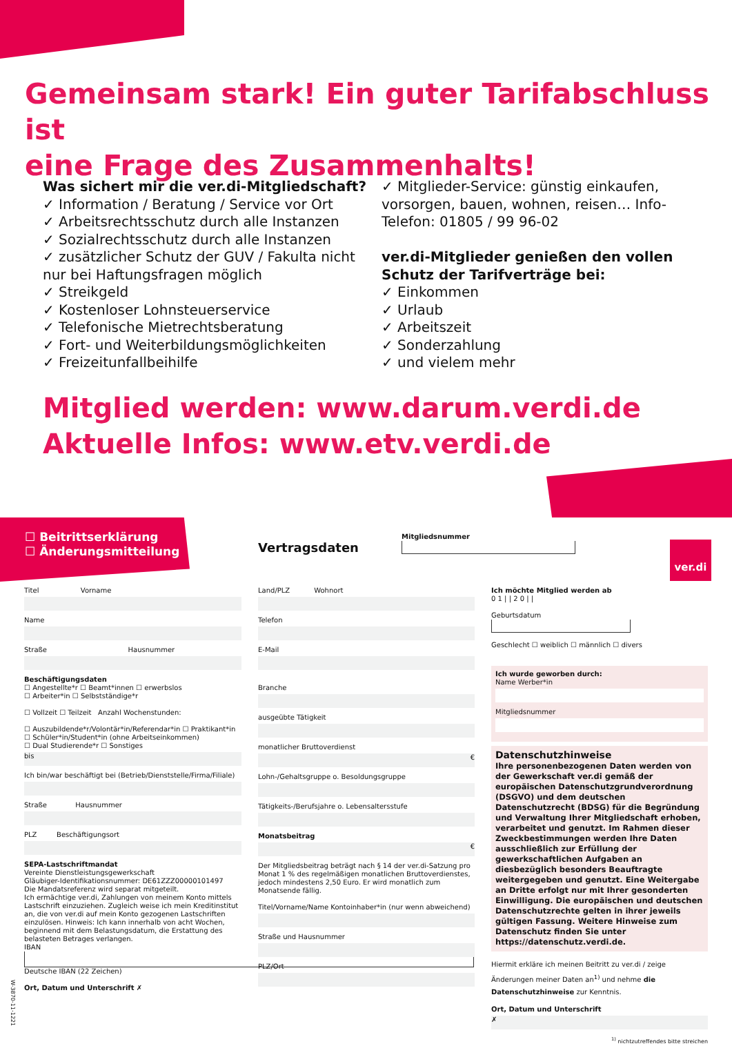Gemeinsam stark! Ein guter Tarifabschluss ist
eine Frage des Zusammenhalts!
Was sichert mir die ver.di-Mitgliedschaft?
✓ Information / Beratung / Service vor Ort
✓ Arbeitsrechtsschutz durch alle Instanzen
✓ Sozialrechtsschutz durch alle Instanzen
✓ zusätzlicher Schutz der GUV / Fakulta nicht nur bei Haftungsfragen möglich
✓ Streikgeld
✓ Kostenloser Lohnsteuerservice
✓ Telefonische Mietrechtsberatung
✓ Fort- und Weiterbildungsmöglichkeiten
✓ Freizeitunfallbeihilfe
✓ Mitglieder-Service: günstig einkaufen, vorsorgen, bauen, wohnen, reisen… Info-Telefon: 01805 / 99 96-02
ver.di-Mitglieder genießen den vollen Schutz der Tarifverträge bei:
✓ Einkommen
✓ Urlaub
✓ Arbeitszeit
✓ Sonderzahlung
✓ und vielem mehr
Mitglied werden: www.darum.verdi.de
Aktuelle Infos: www.etv.verdi.de
☐ Beitrittserklärung
☐ Änderungsmitteilung
Vertragsdaten
Mitgliedsnummer
ver.di
Titel Vorname
Name
Straße Hausnummer
Beschäftigungsdaten
☐ Angestellte*r ☐ Beamt*innen ☐ erwerbslos
☐ Arbeiter*in ☐ Selbstständige*r
☐ Vollzeit ☐ Teilzeit Anzahl Wochenstunden:
☐ Auszubildende*r/Volontär*in/Referendar*in ☐ Praktikant*in
☐ Schüler*in/Student*in (ohne Arbeitseinkommen)
☐ Dual Studierende*r ☐ Sonstiges
bis
Ich bin/war beschäftigt bei (Betrieb/Dienststelle/Firma/Filiale)
Straße Hausnummer
PLZ Beschäftigungsort
SEPA-Lastschriftmandat
Vereinte Dienstleistungsgewerkschaft
Gläubiger-Identifikationsnummer: DE61ZZZ00000101497
Die Mandatsreferenz wird separat mitgeteilt.
Ich ermächtige ver.di, Zahlungen von meinem Konto mittels Lastschrift einzuziehen. Zugleich weise ich mein Kreditinstitut an, die von ver.di auf mein Konto gezogenen Lastschriften einzulösen. Hinweis: Ich kann innerhalb von acht Wochen, beginnend mit dem Belastungsdatum, die Erstattung des belasteten Betrages verlangen.
IBAN
Deutsche IBAN (22 Zeichen)
Ort, Datum und Unterschrift ✗
Land/PLZ Wohnort
Telefon
E-Mail
Branche
ausgeübte Tätigkeit
monatlicher Bruttoverdienst
€
Lohn-/Gehaltsgruppe o. Besoldungsgruppe
Tätigkeits-/Berufsjahre o. Lebensaltersstufe
Monatsbeitrag
€
Der Mitgliedsbeitrag beträgt nach § 14 der ver.di-Satzung pro Monat 1 % des regelmäßigen monatlichen Bruttoverdienstes, jedoch mindestens 2,50 Euro. Er wird monatlich zum Monatsende fällig.
Titel/Vorname/Name Kontoinhaber*in (nur wenn abweichend)
Straße und Hausnummer
PLZ/Ort
Ich möchte Mitglied werden ab
0 1 | | 2 0 | |
Geburtsdatum
Geschlecht ☐ weiblich ☐ männlich ☐ divers
Ich wurde geworben durch:
Name Werber*in
Mitgliedsnummer
Datenschutzhinweise
Ihre personenbezogenen Daten werden von der Gewerkschaft ver.di gemäß der europäischen Datenschutzgrundverordnung (DSGVO) und dem deutschen Datenschutzrecht (BDSG) für die Begründung und Verwaltung Ihrer Mitgliedschaft erhoben, verarbeitet und genutzt. Im Rahmen dieser Zweckbestimmungen werden Ihre Daten ausschließlich zur Erfüllung der gewerkschaftlichen Aufgaben an diesbezüglich besonders Beauftragte weitergegeben und genutzt. Eine Weitergabe an Dritte erfolgt nur mit Ihrer gesonderten Einwilligung. Die europäischen und deutschen Datenschutzrechte gelten in ihrer jeweils gültigen Fassung. Weitere Hinweise zum Datenschutz finden Sie unter https://datenschutz.verdi.de.
Hiermit erkläre ich meinen Beitritt zu ver.di / zeige Änderungen meiner Daten an<sup>1)</sup> und nehme die Datenschutzhinweise zur Kenntnis.
Ort, Datum und Unterschrift
✗
<sup>1)</sup> nichtzutreffendes bitte streichen
W-3870-11-1221